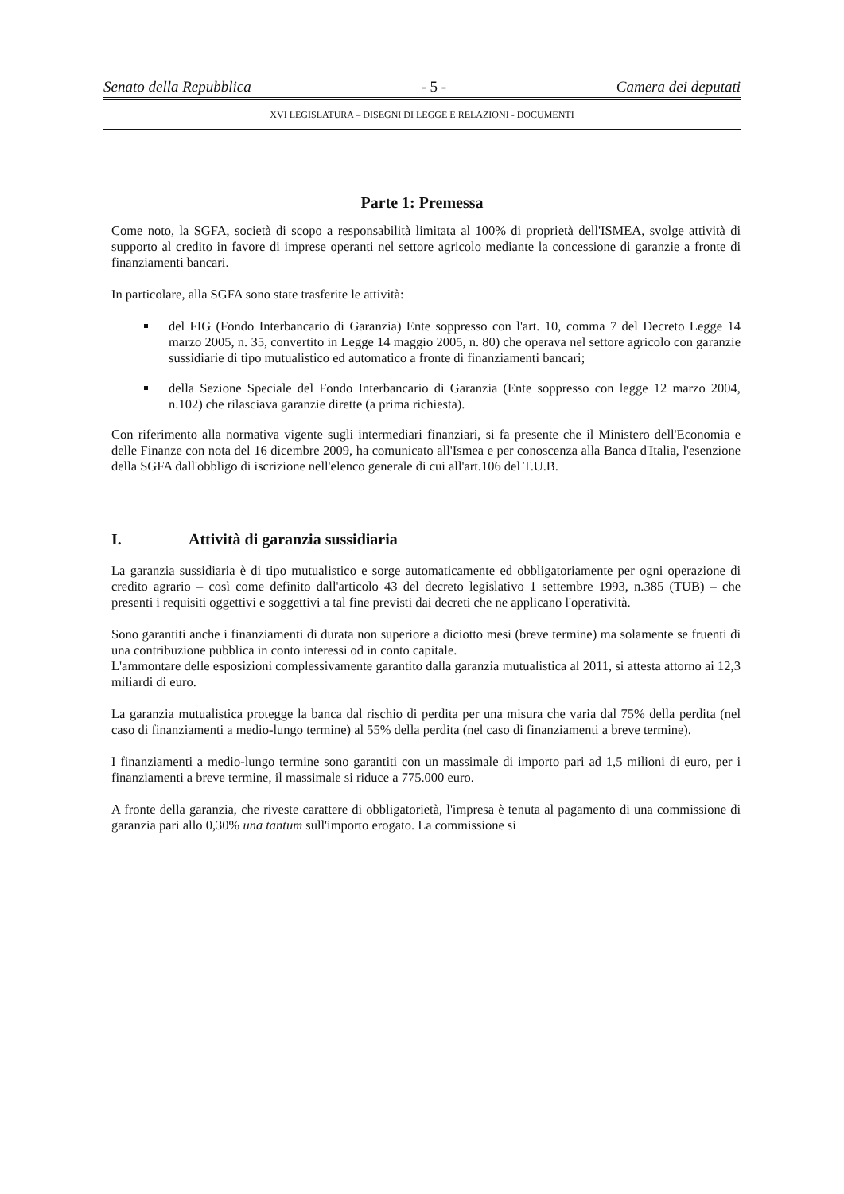Senato della Repubblica - 5 - Camera dei deputati
XVI LEGISLATURA – DISEGNI DI LEGGE E RELAZIONI - DOCUMENTI
Parte 1: Premessa
Come noto, la SGFA, società di scopo a responsabilità limitata al 100% di proprietà dell'ISMEA, svolge attività di supporto al credito in favore di imprese operanti nel settore agricolo mediante la concessione di garanzie a fronte di finanziamenti bancari.
In particolare, alla SGFA sono state trasferite le attività:
del FIG (Fondo Interbancario di Garanzia) Ente soppresso con l'art. 10, comma 7 del Decreto Legge 14 marzo 2005, n. 35, convertito in Legge 14 maggio 2005, n. 80) che operava nel settore agricolo con garanzie sussidiarie di tipo mutualistico ed automatico a fronte di finanziamenti bancari;
della Sezione Speciale del Fondo Interbancario di Garanzia (Ente soppresso con legge 12 marzo 2004, n.102) che rilasciava garanzie dirette (a prima richiesta).
Con riferimento alla normativa vigente sugli intermediari finanziari, si fa presente che il Ministero dell'Economia e delle Finanze con nota del 16 dicembre 2009, ha comunicato all'Ismea e per conoscenza alla Banca d'Italia, l'esenzione della SGFA dall'obbligo di iscrizione nell'elenco generale di cui all'art.106 del T.U.B.
I. Attività di garanzia sussidiaria
La garanzia sussidiaria è di tipo mutualistico e sorge automaticamente ed obbligatoriamente per ogni operazione di credito agrario – così come definito dall'articolo 43 del decreto legislativo 1 settembre 1993, n.385 (TUB) – che presenti i requisiti oggettivi e soggettivi a tal fine previsti dai decreti che ne applicano l'operatività.
Sono garantiti anche i finanziamenti di durata non superiore a diciotto mesi (breve termine) ma solamente se fruenti di una contribuzione pubblica in conto interessi od in conto capitale.
L'ammontare delle esposizioni complessivamente garantito dalla garanzia mutualistica al 2011, si attesta attorno ai 12,3 miliardi di euro.
La garanzia mutualistica protegge la banca dal rischio di perdita per una misura che varia dal 75% della perdita (nel caso di finanziamenti a medio-lungo termine) al 55% della perdita (nel caso di finanziamenti a breve termine).
I finanziamenti a medio-lungo termine sono garantiti con un massimale di importo pari ad 1,5 milioni di euro, per i finanziamenti a breve termine, il massimale si riduce a 775.000 euro.
A fronte della garanzia, che riveste carattere di obbligatorietà, l'impresa è tenuta al pagamento di una commissione di garanzia pari allo 0,30% una tantum sull'importo erogato. La commissione si